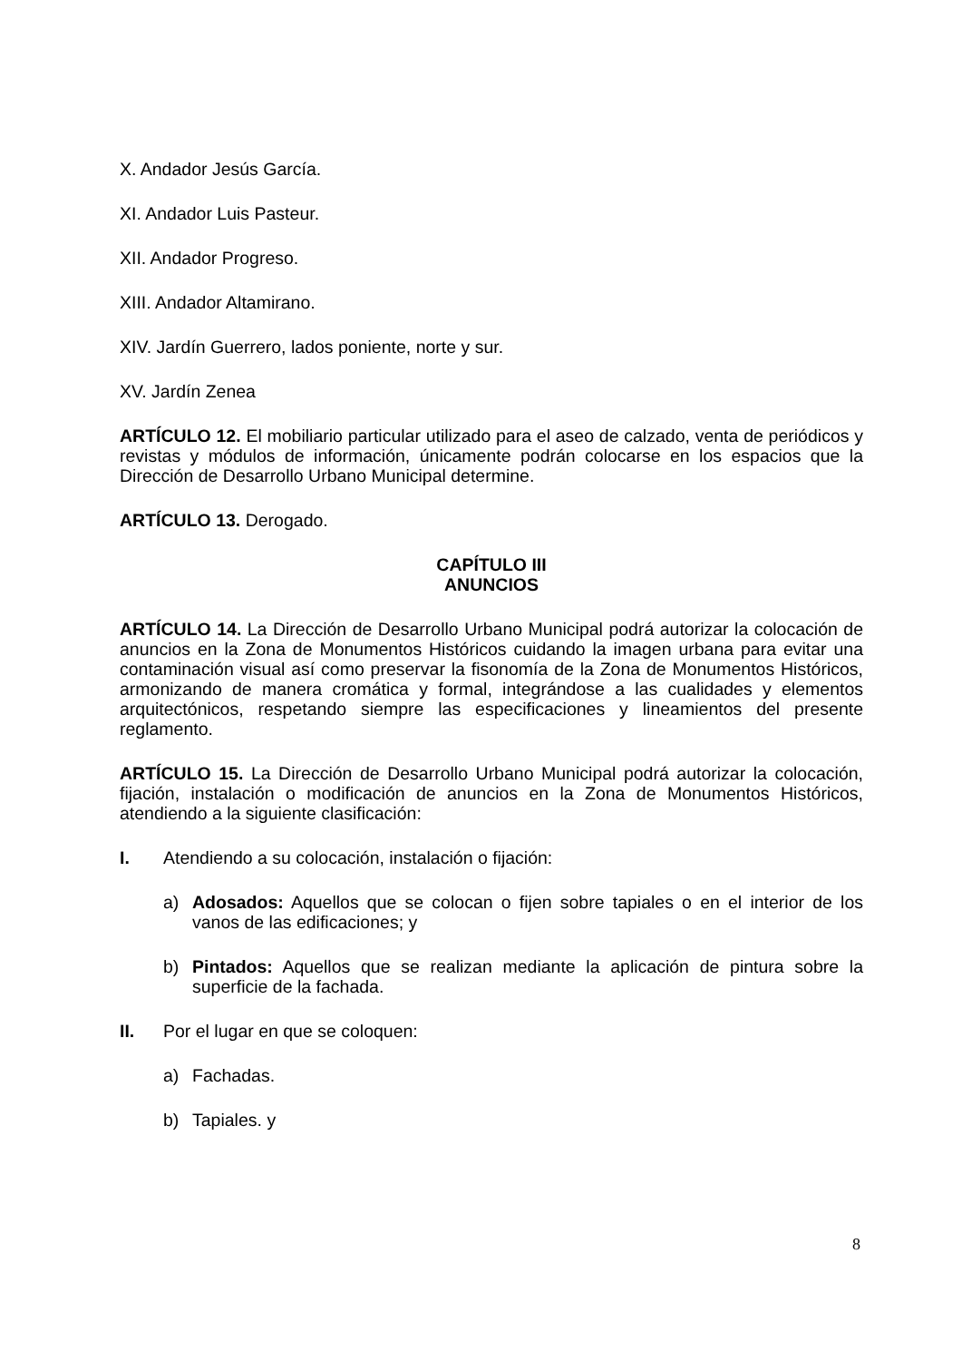X. Andador Jesús García.
XI. Andador Luis Pasteur.
XII. Andador Progreso.
XIII. Andador Altamirano.
XIV. Jardín Guerrero, lados poniente, norte y sur.
XV. Jardín Zenea
ARTÍCULO 12. El mobiliario particular utilizado para el aseo de calzado, venta de periódicos y revistas y módulos de información, únicamente podrán colocarse en los espacios que la Dirección de Desarrollo Urbano Municipal determine.
ARTÍCULO 13. Derogado.
CAPÍTULO III
ANUNCIOS
ARTÍCULO 14. La Dirección de Desarrollo Urbano Municipal podrá autorizar la colocación de anuncios en la Zona de Monumentos Históricos cuidando la imagen urbana para evitar una contaminación visual así como preservar la fisonomía de la Zona de Monumentos Históricos, armonizando de manera cromática y formal, integrándose a las cualidades y elementos arquitectónicos, respetando siempre las especificaciones y lineamientos del presente reglamento.
ARTÍCULO 15. La Dirección de Desarrollo Urbano Municipal podrá autorizar la colocación, fijación, instalación o modificación de anuncios en la Zona de Monumentos Históricos, atendiendo a la siguiente clasificación:
I. Atendiendo a su colocación, instalación o fijación:
a) Adosados: Aquellos que se colocan o fijen sobre tapiales o en el interior de los vanos de las edificaciones; y
b) Pintados: Aquellos que se realizan mediante la aplicación de pintura sobre la superficie de la fachada.
II. Por el lugar en que se coloquen:
a) Fachadas.
b) Tapiales. y
8